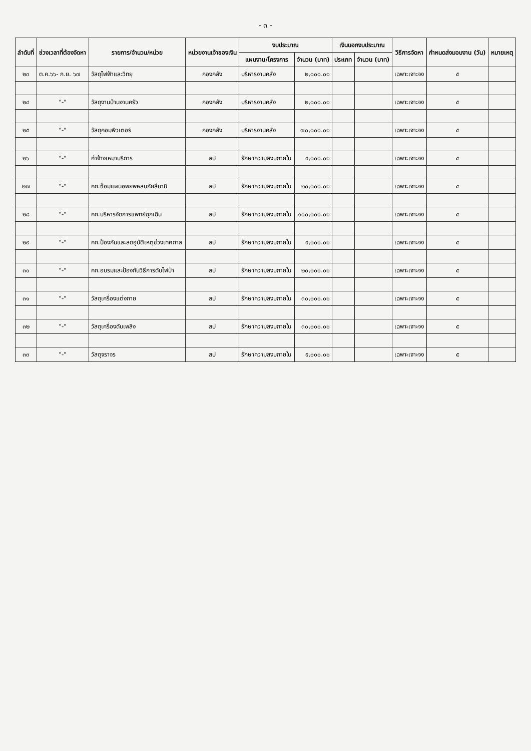- ๓ -
| ลำดับที่ | ช่วงเวลาที่ต้องจัดหา | รายการ/จำนวน/หน่วย | หน่วยงานเจ้าของเงิน | งบประมาณ | | เงินนอกงบประมาณ | | วิธีการจัดหา | กำหนดส่งมอบงาน (วัน) | หมายเหตุ |
| --- | --- | --- | --- | --- | --- | --- | --- | --- | --- | --- |
| | | | | แผนงาน/โครงการ | จำนวน (บาท) | ประเภท | จำนวน (บาท) | | | |
| ๒๓ | ต.ค.๖๖- ก.ย. ๖๗ | วัสดุไฟฟ้าและวิทยุ | กองคลัง | บริหารงานคลัง | ๒,๐๐๐.๐๐ | | | เฉพาะเจาะจง | ๕ | |
| ๒๔ | "-" | วัสดุงานบ้านงานครัว | กองคลัง | บริหารงานคลัง | ๒,๐๐๐.๐๐ | | | เฉพาะเจาะจง | ๕ | |
| ๒๕ | "-" | วัสดุคอมพิวเตอร์ | กองคลัง | บริหารงานคลัง | ๗๐,๐๐๐.๐๐ | | | เฉพาะเจาะจง | ๕ | |
| ๒๖ | "-" | ค่าจ้างเหมาบริการ | สป | รักษาความสงบภายใน | ๕,๐๐๐.๐๐ | | | เฉพาะเจาะจง | ๕ | |
| ๒๗ | "-" | คก.ซ้อมแผนอพยพหลบภัยสึนามิ | สป | รักษาความสงบภายใน | ๒๐,๐๐๐.๐๐ | | | เฉพาะเจาะจง | ๕ | |
| ๒๘ | "-" | คก.บริหารจัดการแพทย์ฉุกเฉิน | สป | รักษาความสงบภายใน | ๑๐๐,๐๐๐.๐๐ | | | เฉพาะเจาะจง | ๕ | |
| ๒๙ | "-" | คก.ป้องกันและลดอุบัติเหตุช่วงเทศกาล | สป | รักษาความสงบภายใน | ๕,๐๐๐.๐๐ | | | เฉพาะเจาะจง | ๕ | |
| ๓๐ | "-" | คก.อบรมและป้องกันวิธีการดับไฟป่า | สป | รักษาความสงบภายใน | ๒๐,๐๐๐.๐๐ | | | เฉพาะเจาะจง | ๕ | |
| ๓๑ | "-" | วัสดุเครื่องแต่งกาย | สป | รักษาความสงบภายใน | ๓๐,๐๐๐.๐๐ | | | เฉพาะเจาะจง | ๕ | |
| ๓๒ | "-" | วัสดุเครื่องดับเพลิง | สป | รักษาความสงบภายใน | ๓๐,๐๐๐.๐๐ | | | เฉพาะเจาะจง | ๕ | |
| ๓๓ | "-" | วัสดุจราจร | สป | รักษาความสงบภายใน | ๕,๐๐๐.๐๐ | | | เฉพาะเจาะจง | ๕ | |